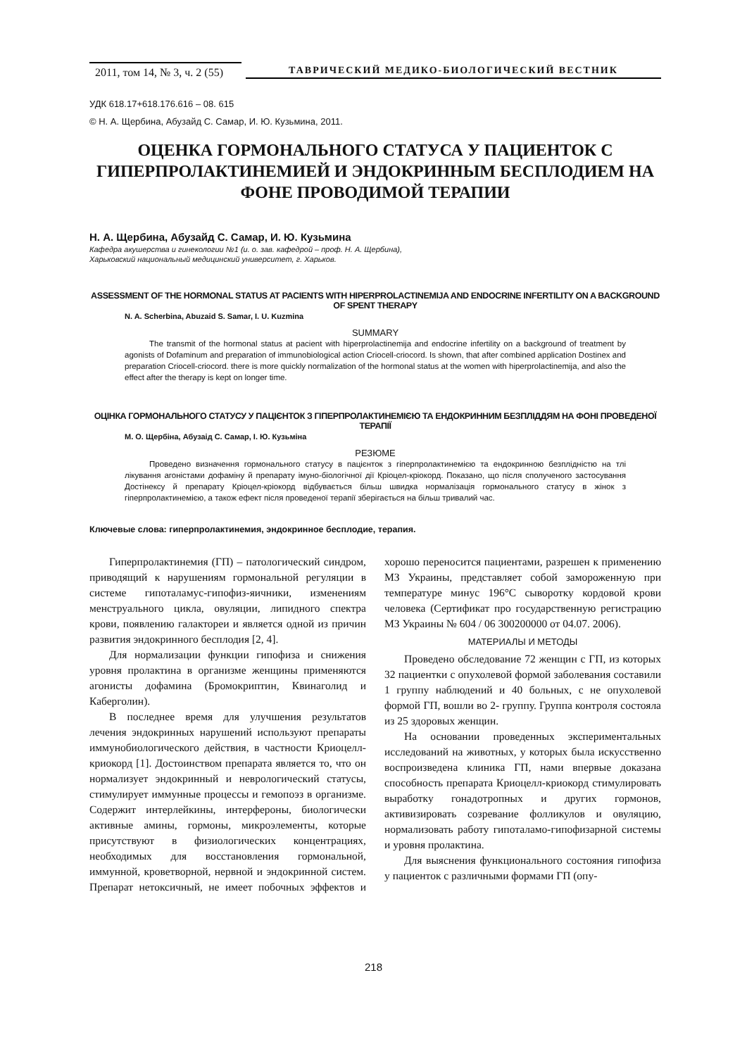2011, том 14, № 3, ч. 2 (55)
ТАВРИЧЕСКИЙ МЕДИКО-БИОЛОГИЧЕСКИЙ ВЕСТНИК
УДК 618.17+618.176.616 – 08. 615
© Н. А. Щербина, Абузайд С. Самар, И. Ю. Кузьмина, 2011.
ОЦЕНКА ГОРМОНАЛЬНОГО СТАТУСА У ПАЦИЕНТОК С ГИПЕРПРОЛАКТИНЕМИЕЙ И ЭНДОКРИННЫМ БЕСПЛОДИЕМ НА ФОНЕ ПРОВОДИМОЙ ТЕРАПИИ
Н. А. Щербина, Абузайд С. Самар, И. Ю. Кузьмина
Кафедра акушерства и гинекологии №1 (и. о. зав. кафедрой – проф. Н. А. Щербина),
Харьковский национальный медицинский университет, г. Харьков.
ASSESSMENT OF THE HORMONAL STATUS AT PACIENTS WITH HIPERPROLACTINEMIJA AND ENDOCRINE INFERTILITY ON A BACKGROUND OF SPENT THERAPY
N. A. Scherbina, Abuzaid S. Samar, I. U. Kuzmina
SUMMARY
The transmit of the hormonal status at pacient with hiperprolactinemija and endocrine infertility on a background of treatment by agonists of Dofaminum and preparation of immunobiological action Criocell-criocord. Is shown, that after combined application Dostinex and preparation Criocell-criocord. there is more quickly normalization of the hormonal status at the women with hiperprolactinemija, and also the effect after the therapy is kept on longer time.
ОЦІНКА ГОРМОНАЛЬНОГО СТАТУСУ У ПАЦІЄНТОК З ГІПЕРПРОЛАКТИНЕМІЄЮ ТА ЕНДОКРИННИМ БЕЗПЛІДДЯМ НА ФОНІ ПРОВЕДЕНОЇ ТЕРАПІЇ
М. О. Щербіна, Абузаід С. Самар, І. Ю. Кузьміна
РЕЗЮМЕ
Проведено визначення гормонального статусу в пацієнток з гіперпролактинемією та ендокринною безплідністю на тлі лікування агоністами дофаміну й препарату імуно-біологічної дії Кріоцел-кріокорд. Показано, що після сполученого застосування Достінексу й препарату Кріоцел-кріокорд відбувається більш швидка нормалізація гормонального статусу в жінок з гіперпролактинемією, а також ефект після проведеної терапії зберігається на більш тривалий час.
Ключевые слова: гиперпролактинемия, эндокринное бесплодие, терапия.
Гиперпролактинемия (ГП) – патологический синдром, приводящий к нарушениям гормональной регуляции в системе гипоталамус-гипофиз-яичники, изменениям менструального цикла, овуляции, липидного спектра крови, появлению галактореи и является одной из причин развития эндокринного бесплодия [2, 4].
Для нормализации функции гипофиза и снижения уровня пролактина в организме женщины применяются агонисты дофамина (Бромокриптин, Квинаголид и Каберголин).
В последнее время для улучшения результатов лечения эндокринных нарушений используют препараты иммунобиологического действия, в частности Криоцелл-криокорд [1]. Достоинством препарата является то, что он нормализует эндокринный и неврологический статусы, стимулирует иммунные процессы и гемопоэз в организме. Содержит интерлейкины, интерфероны, биологически активные амины, гормоны, микроэлементы, которые присутствуют в физиологических концентрациях, необходимых для восстановления гормональной, иммунной, кроветворной, нервной и эндокринной систем. Препарат нетоксичный, не имеет побочных эффектов и хорошо переносится пациентами, разрешен к применению МЗ Украины, представляет собой замороженную при температуре минус 196°С сыворотку кордовой крови человека (Сертификат про государственную регистрацию МЗ Украины № 604 / 06 300200000 от 04.07. 2006).
МАТЕРИАЛЫ И МЕТОДЫ
Проведено обследование 72 женщин с ГП, из которых 32 пациентки с опухолевой формой заболевания составили 1 группу наблюдений и 40 больных, с не опухолевой формой ГП, вошли во 2- группу. Группа контроля состояла из 25 здоровых женщин.
На основании проведенных экспериментальных исследований на животных, у которых была искусственно воспроизведена клиника ГП, нами впервые доказана способность препарата Криоцелл-криокорд стимулировать выработку гонадотропных и других гормонов, активизировать созревание фолликулов и овуляцию, нормализовать работу гипоталамо-гипофизарной системы и уровня пролактина.
Для выяснения функционального состояния гипофиза у пациенток с различными формами ГП (опу-
218